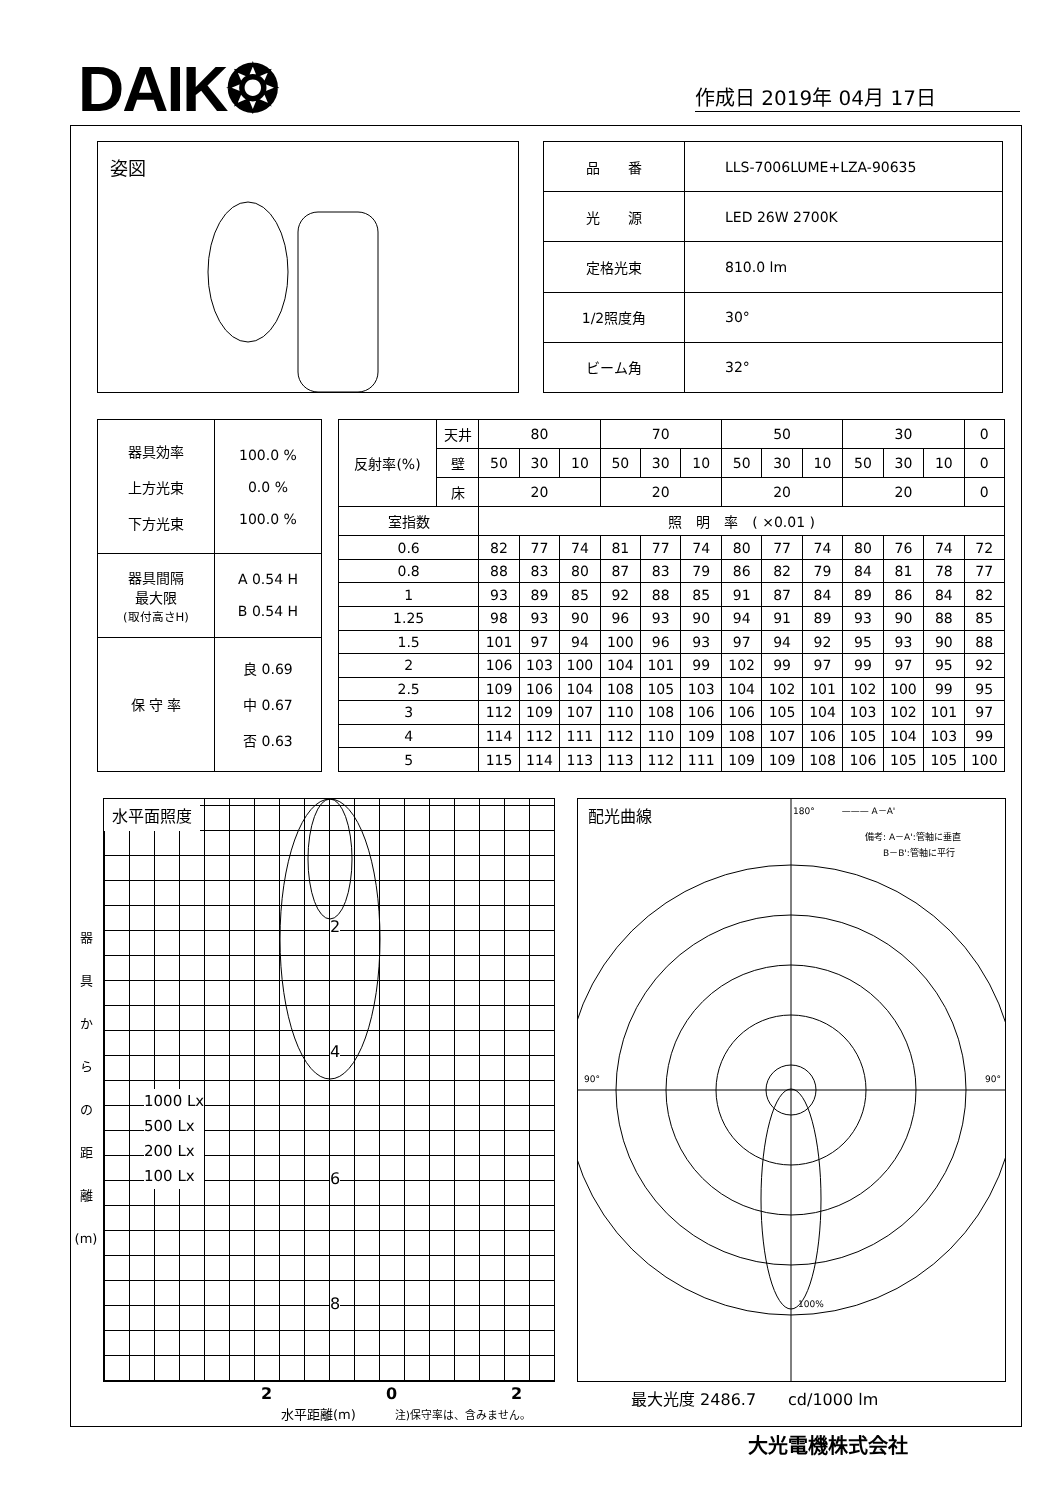DAIK❂ 作成日 2019年 04月 17日
姿図
| 品 番 | LLS-7006LUME+LZA-90635 |
| 光 源 | LED 26W 2700K |
| 定格光束 | 810.0 lm |
| 1/2照度角 | 30° |
| ビーム角 | 32° |
| 器具効率 上方光束 下方光束 | 100.0 % 0.0 % 100.0 % |
| 器具間隔 最大限 (取付高さH) | A 0.54 H B 0.54 H |
| 保 守 率 | 良 0.69 中 0.67 否 0.63 |
| 反射率(%) | 天井 | 80 | | | 70 | | | 50 | | | 30 | | | 0 |
| | 壁 | 50 | 30 | 10 | 50 | 30 | 10 | 50 | 30 | 10 | 50 | 30 | 10 | 0 |
| | 床 | 20 | | | 20 | | | 20 | | | 20 | | | 0 |
| 室指数 | | 照 明 率 ( ×0.01 ) | | | | | | | | | | | | |
| 0.6 | | 82 | 77 | 74 | 81 | 77 | 74 | 80 | 77 | 74 | 80 | 76 | 74 | 72 |
| 0.8 | | 88 | 83 | 80 | 87 | 83 | 79 | 86 | 82 | 79 | 84 | 81 | 78 | 77 |
| 1 | | 93 | 89 | 85 | 92 | 88 | 85 | 91 | 87 | 84 | 89 | 86 | 84 | 82 |
| 1.25 | | 98 | 93 | 90 | 96 | 93 | 90 | 94 | 91 | 89 | 93 | 90 | 88 | 85 |
| 1.5 | | 101 | 97 | 94 | 100 | 96 | 93 | 97 | 94 | 92 | 95 | 93 | 90 | 88 |
| 2 | | 106 | 103 | 100 | 104 | 101 | 99 | 102 | 99 | 97 | 99 | 97 | 95 | 92 |
| 2.5 | | 109 | 106 | 104 | 108 | 105 | 103 | 104 | 102 | 101 | 102 | 100 | 99 | 95 |
| 3 | | 112 | 109 | 107 | 110 | 108 | 106 | 106 | 105 | 104 | 103 | 102 | 101 | 97 |
| 4 | | 114 | 112 | 111 | 112 | 110 | 109 | 108 | 107 | 106 | 105 | 104 | 103 | 99 |
| 5 | | 115 | 114 | 113 | 113 | 112 | 111 | 109 | 109 | 108 | 106 | 105 | 105 | 100 |
器
具
か
ら
の
距
離
(m)
水平面照度
2
4
6
8
1000 Lx
500 Lx
200 Lx
100 Lx
2 0 2
水平距離(m)　　　注)保守率は、含みません。
配光曲線
180°　　　——— A－A'
　　　　　　　　備考: A－A':管軸に垂直
　　　　　　　　　　B－B':管軸に平行
90° 90°
100%
最大光度 2486.7　　cd/1000 lm
大光電機株式会社